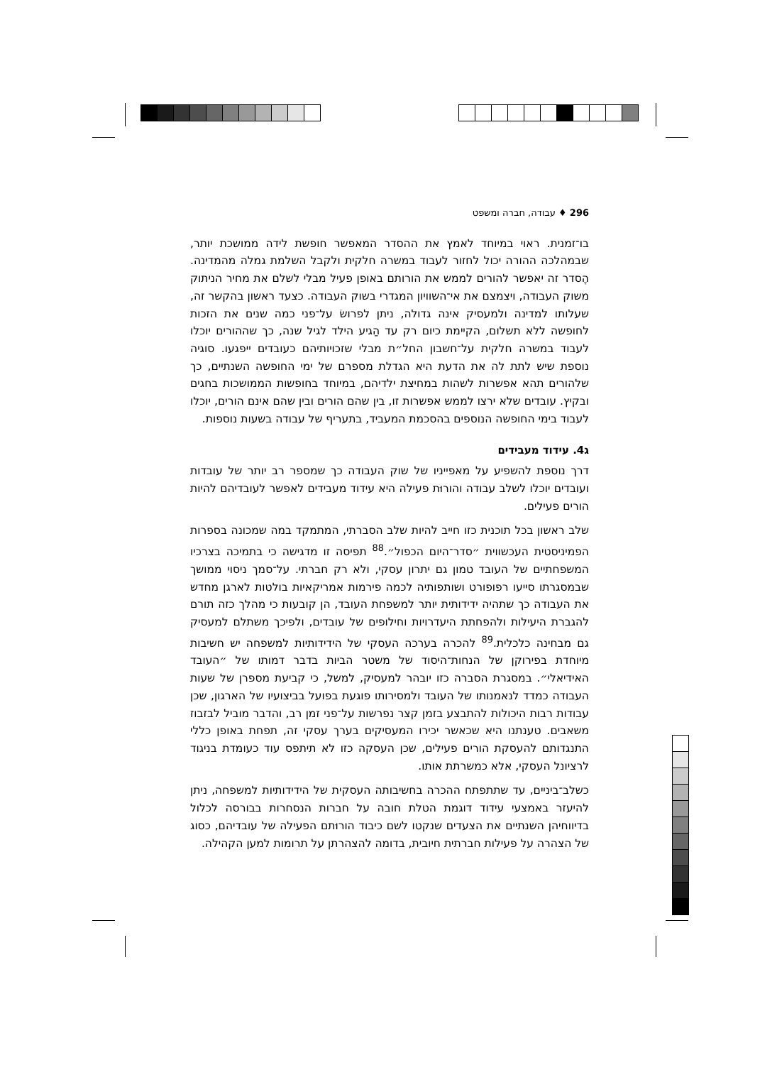296 ♦ עבודה, חברה ומשפט
בו־זמנית. ראוי במיוחד לאמץ את ההסדר המאפשר חופשת לידה ממושכת יותר, שבמהלכה ההורה יכול לחזור לעבוד במשרה חלקית ולקבל השלמת גמלה מהמדינה. הֶסדר זה יאפשר להורים לממש את הורותם באופן פעיל מבלי לשלם את מחיר הניתוק משוק העבודה, ויצמצם את אי־השוויון המגדרי בשוק העבודה. כצעד ראשון בהקשר זה, שעלותו למדינה ולמעסיק אינה גדולה, ניתן לפרושׂ על־פני כמה שנים את הזכות לחופשה ללא תשלום, הקיימת כיום רק עד הַגיע הילד לגיל שנה, כך שההורים יוכלו לעבוד במשרה חלקית על־חשבון החל״ת מבלי שזכויותיהם כעובדים ייפגעו. סוגיה נוספת שיש לתת לה את הדעת היא הגדלת מספרם של ימי החופשה השנתיים, כך שלהורים תהא אפשרות לשהות במחיצת ילדיהם, במיוחד בחופשות הממושכות בחגים ובקיץ. עובדים שלא ירצו לממש אפשרות זו, בין שהם הורים ובין שהם אינם הורים, יוכלו לעבוד בימי החופשה הנוספים בהסכמת המעביד, בתעריף של עבודה בשעות נוספות.
ג4. עידוד מעבידים
דרך נוספת להשפיע על מאפייניו של שוק העבודה כך שמספר רב יותר של עובדות ועובדים יוכלו לשלב עבודה והורוּת פעילה היא עידוד מעבידים לאפשר לעובדיהם להיות הורים פעילים.
שלב ראשון בכל תוכנית כזו חייב להיות שלב הסברתי, המתמקד במה שמכונה בספרות הפמיניסטית העכשווית ״סדר־היום הכפול״.<sup>88</sup> תפיסה זו מדגישה כי בתמיכה בצרכיו המשפחתיים של העובד טמון גם יתרון עסקי, ולא רק חברתי. על־סמך ניסוי ממושך שבמסגרתו סייעו רפופורט ושותפותיה לכמה פירמות אמריקאיות בולטות לארגן מחדש את העבודה כך שתהיה ידידותית יותר למשפחת העובד, הן קובעות כי מהלך כזה תורם להגברת היעילות ולהפחתת היעדרויות וחילופים של עובדים, ולפיכך משתלם למעסיק גם מבחינה כלכלית.<sup>89</sup> להכרה בערכה העסקי של הידידותיות למשפחה יש חשיבות מיוחדת בפירוקן של הנחות־היסוד של משטר הביות בדבר דמותו של ״העובד האידיאלי״. במסגרת הסברה כזו יובהר למעסיק, למשל, כי קביעת מספרן של שעות העבודה כמדד לנאמנותו של העובד ולמסירותו פוגעת בפועל בביצועיו של הארגון, שכן עבודות רבות היכולות להתבצע בזמן קצר נפרשות על־פני זמן רב, והדבר מוביל לבזבוז משאבים. טענתנו היא שכאשר יכירו המעסיקים בערך עסקי זה, תפחת באופן כללי התנגדותם להעסקת הורים פעילים, שכן העסקה כזו לא תיתפס עוד כעומדת בניגוד לרציונל העסקי, אלא כמשרתת אותו.
כשלב־ביניים, עד שתתפתח ההכרה בחשיבותה העסקית של הידידותיות למשפחה, ניתן להיעזר באמצעי עידוד דוגמת הטלת חובה על חברות הנסחרות בבורסה לכלול בדיווחיהן השנתיים את הצעדים שנקטו לשם כיבוד הורוּתם הפעילה של עובדיהם, כסוג של הצהרה על פעילות חברתית חיובית, בדומה להצהרתן על תרומות למען הקהילה.